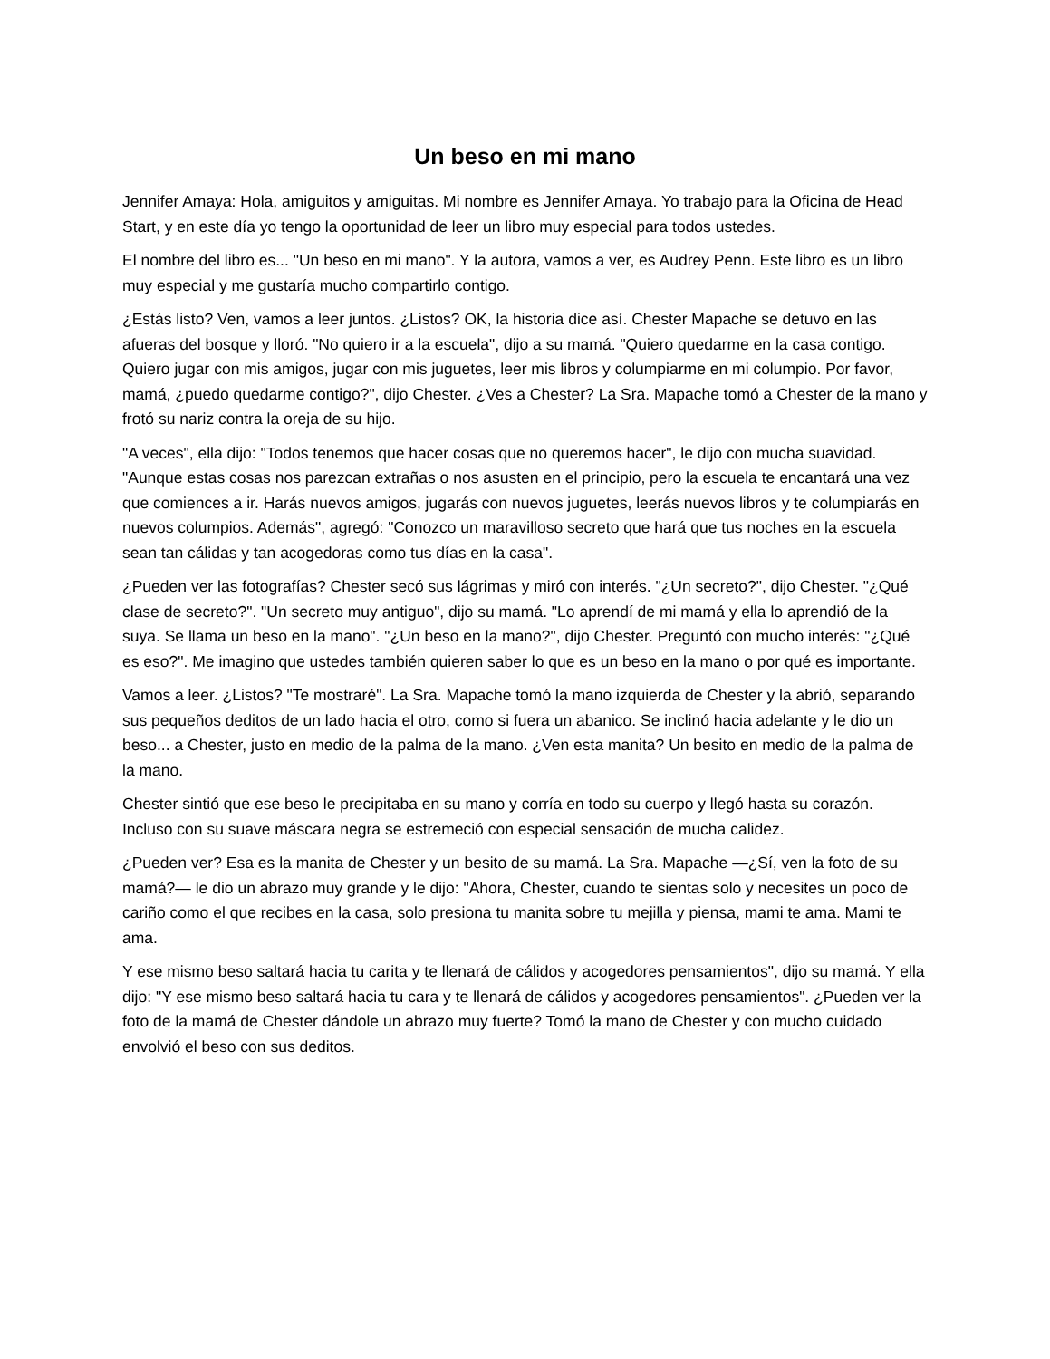Un beso en mi mano
Jennifer Amaya: Hola, amiguitos y amiguitas. Mi nombre es Jennifer Amaya. Yo trabajo para la Oficina de Head Start, y en este día yo tengo la oportunidad de leer un libro muy especial para todos ustedes.
El nombre del libro es... "Un beso en mi mano". Y la autora, vamos a ver, es Audrey Penn. Este libro es un libro muy especial y me gustaría mucho compartirlo contigo.
¿Estás listo? Ven, vamos a leer juntos. ¿Listos? OK, la historia dice así. Chester Mapache se detuvo en las afueras del bosque y lloró. "No quiero ir a la escuela", dijo a su mamá. "Quiero quedarme en la casa contigo. Quiero jugar con mis amigos, jugar con mis juguetes, leer mis libros y columpiarme en mi columpio. Por favor, mamá, ¿puedo quedarme contigo?", dijo Chester. ¿Ves a Chester? La Sra. Mapache tomó a Chester de la mano y frotó su nariz contra la oreja de su hijo.
"A veces", ella dijo: "Todos tenemos que hacer cosas que no queremos hacer", le dijo con mucha suavidad. "Aunque estas cosas nos parezcan extrañas o nos asusten en el principio, pero la escuela te encantará una vez que comiences a ir. Harás nuevos amigos, jugarás con nuevos juguetes, leerás nuevos libros y te columpiarás en nuevos columpios. Además", agregó: "Conozco un maravilloso secreto que hará que tus noches en la escuela sean tan cálidas y tan acogedoras como tus días en la casa".
¿Pueden ver las fotografías? Chester secó sus lágrimas y miró con interés. "¿Un secreto?", dijo Chester. "¿Qué clase de secreto?". "Un secreto muy antiguo", dijo su mamá. "Lo aprendí de mi mamá y ella lo aprendió de la suya. Se llama un beso en la mano". "¿Un beso en la mano?", dijo Chester. Preguntó con mucho interés: "¿Qué es eso?". Me imagino que ustedes también quieren saber lo que es un beso en la mano o por qué es importante.
Vamos a leer. ¿Listos? "Te mostraré". La Sra. Mapache tomó la mano izquierda de Chester y la abrió, separando sus pequeños deditos de un lado hacia el otro, como si fuera un abanico. Se inclinó hacia adelante y le dio un beso... a Chester, justo en medio de la palma de la mano. ¿Ven esta manita? Un besito en medio de la palma de la mano.
Chester sintió que ese beso le precipitaba en su mano y corría en todo su cuerpo y llegó hasta su corazón. Incluso con su suave máscara negra se estremeció con especial sensación de mucha calidez.
¿Pueden ver? Esa es la manita de Chester y un besito de su mamá. La Sra. Mapache —¿Sí, ven la foto de su mamá?— le dio un abrazo muy grande y le dijo: "Ahora, Chester, cuando te sientas solo y necesites un poco de cariño como el que recibes en la casa, solo presiona tu manita sobre tu mejilla y piensa, mami te ama. Mami te ama.
Y ese mismo beso saltará hacia tu carita y te llenará de cálidos y acogedores pensamientos", dijo su mamá. Y ella dijo: "Y ese mismo beso saltará hacia tu cara y te llenará de cálidos y acogedores pensamientos". ¿Pueden ver la foto de la mamá de Chester dándole un abrazo muy fuerte? Tomó la mano de Chester y con mucho cuidado envolvió el beso con sus deditos.